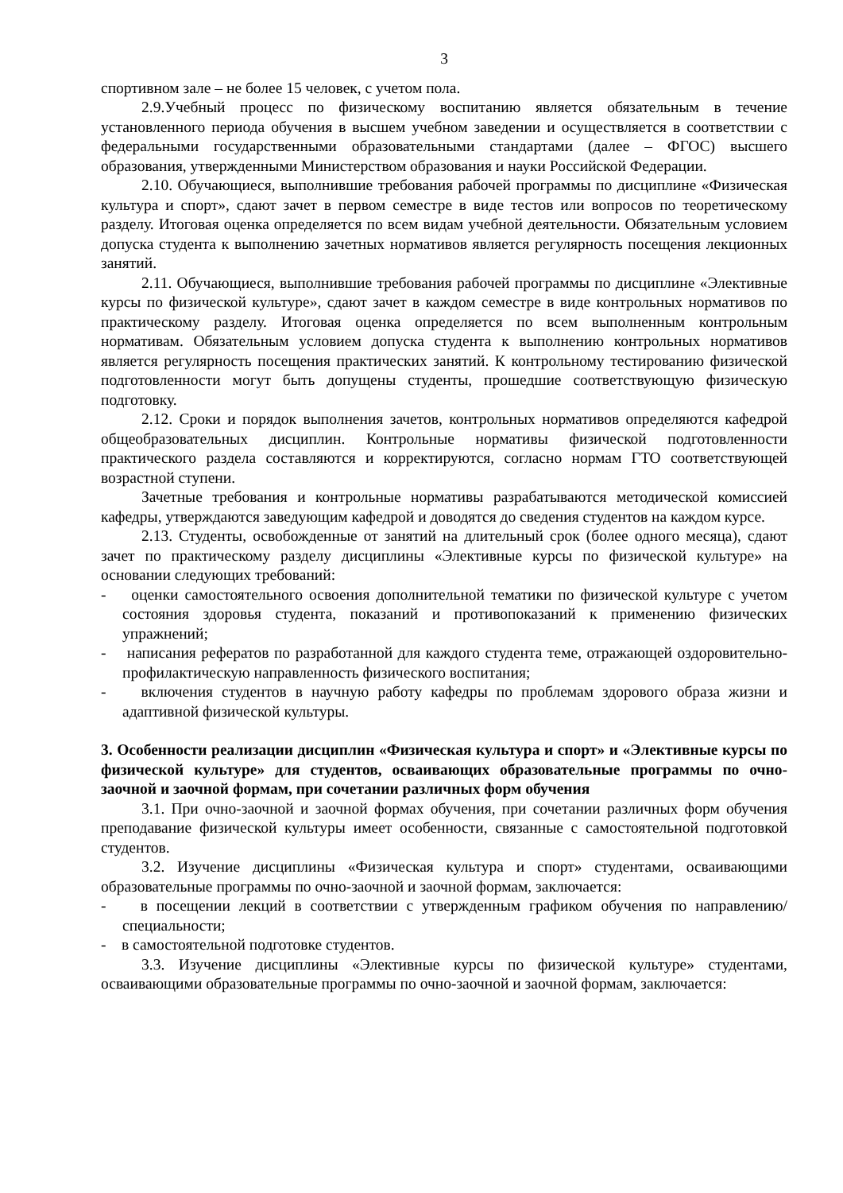3
спортивном зале – не более 15 человек, с учетом пола.
2.9.Учебный процесс по физическому воспитанию является обязательным в течение установленного периода обучения в высшем учебном заведении и осуществляется в соответствии с федеральными государственными образовательными стандартами (далее – ФГОС) высшего образования, утвержденными Министерством образования и науки Российской Федерации.
2.10. Обучающиеся, выполнившие требования рабочей программы по дисциплине «Физическая культура и спорт», сдают зачет в первом семестре в виде тестов или вопросов по теоретическому разделу. Итоговая оценка определяется по всем видам учебной деятельности. Обязательным условием допуска студента к выполнению зачетных нормативов является регулярность посещения лекционных занятий.
2.11. Обучающиеся, выполнившие требования рабочей программы по дисциплине «Элективные курсы по физической культуре», сдают зачет в каждом семестре в виде контрольных нормативов по практическому разделу. Итоговая оценка определяется по всем выполненным контрольным нормативам. Обязательным условием допуска студента к выполнению контрольных нормативов является регулярность посещения практических занятий. К контрольному тестированию физической подготовленности могут быть допущены студенты, прошедшие соответствующую физическую подготовку.
2.12. Сроки и порядок выполнения зачетов, контрольных нормативов определяются кафедрой общеобразовательных дисциплин. Контрольные нормативы физической подготовленности практического раздела составляются и корректируются, согласно нормам ГТО соответствующей возрастной ступени.
Зачетные требования и контрольные нормативы разрабатываются методической комиссией кафедры, утверждаются заведующим кафедрой и доводятся до сведения студентов на каждом курсе.
2.13. Студенты, освобожденные от занятий на длительный срок (более одного месяца), сдают зачет по практическому разделу дисциплины «Элективные курсы по физической культуре» на основании следующих требований:
- оценки самостоятельного освоения дополнительной тематики по физической культуре с учетом состояния здоровья студента, показаний и противопоказаний к применению физических упражнений;
- написания рефератов по разработанной для каждого студента теме, отражающей оздоровительно-профилактическую направленность физического воспитания;
- включения студентов в научную работу кафедры по проблемам здорового образа жизни и адаптивной физической культуры.
3. Особенности реализации дисциплин «Физическая культура и спорт» и «Элективные курсы по физической культуре» для студентов, осваивающих образовательные программы по очно-заочной и заочной формам, при сочетании различных форм обучения
3.1. При очно-заочной и заочной формах обучения, при сочетании различных форм обучения преподавание физической культуры имеет особенности, связанные с самостоятельной подготовкой студентов.
3.2. Изучение дисциплины «Физическая культура и спорт» студентами, осваивающими образовательные программы по очно-заочной и заочной формам, заключается:
- в посещении лекций в соответствии с утвержденным графиком обучения по направлению/специальности;
- в самостоятельной подготовке студентов.
3.3. Изучение дисциплины «Элективные курсы по физической культуре» студентами, осваивающими образовательные программы по очно-заочной и заочной формам, заключается: